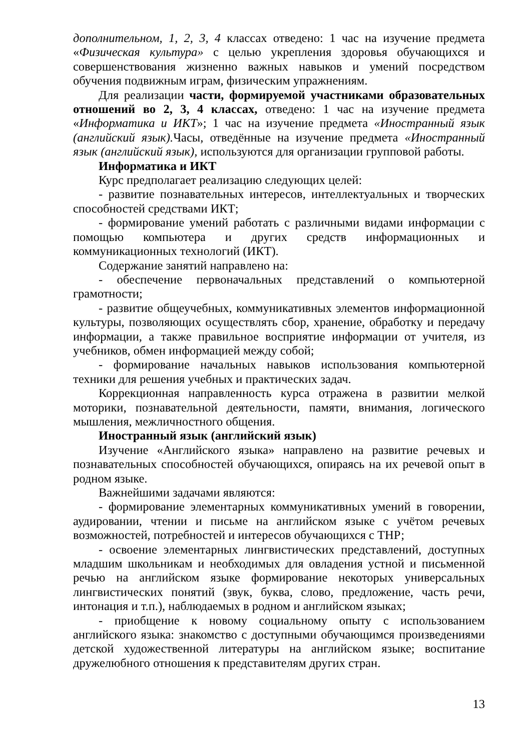дополнительном, 1, 2, 3, 4 классах отведено: 1 час на изучение предмета «Физическая культура» с целью укрепления здоровья обучающихся и совершенствования жизненно важных навыков и умений посредством обучения подвижным играм, физическим упражнениям.
Для реализации части, формируемой участниками образовательных отношений во 2, 3, 4 классах, отведено: 1 час на изучение предмета «Информатика и ИКТ»; 1 час на изучение предмета «Иностранный язык (английский язык). Часы, отведённые на изучение предмета «Иностранный язык (английский язык), используются для организации групповой работы.
Информатика и ИКТ
Курс предполагает реализацию следующих целей:
- развитие познавательных интересов, интеллектуальных и творческих способностей средствами ИКТ;
- формирование умений работать с различными видами информации с помощью компьютера и других средств информационных и коммуникационных технологий (ИКТ).
Содержание занятий направлено на:
- обеспечение первоначальных представлений о компьютерной грамотности;
- развитие общеучебных, коммуникативных элементов информационной культуры, позволяющих осуществлять сбор, хранение, обработку и передачу информации, а также правильное восприятие информации от учителя, из учебников, обмен информацией между собой;
- формирование начальных навыков использования компьютерной техники для решения учебных и практических задач.
Коррекционная направленность курса отражена в развитии мелкой моторики, познавательной деятельности, памяти, внимания, логического мышления, межличностного общения.
Иностранный язык (английский язык)
Изучение «Английского языка» направлено на развитие речевых и познавательных способностей обучающихся, опираясь на их речевой опыт в родном языке.
Важнейшими задачами являются:
- формирование элементарных коммуникативных умений в говорении, аудировании, чтении и письме на английском языке с учётом речевых возможностей, потребностей и интересов обучающихся с ТНР;
- освоение элементарных лингвистических представлений, доступных младшим школьникам и необходимых для овладения устной и письменной речью на английском языке формирование некоторых универсальных лингвистических понятий (звук, буква, слово, предложение, часть речи, интонация и т.п.), наблюдаемых в родном и английском языках;
- приобщение к новому социальному опыту с использованием английского языка: знакомство с доступными обучающимся произведениями детской художественной литературы на английском языке; воспитание дружелюбного отношения к представителям других стран.
13